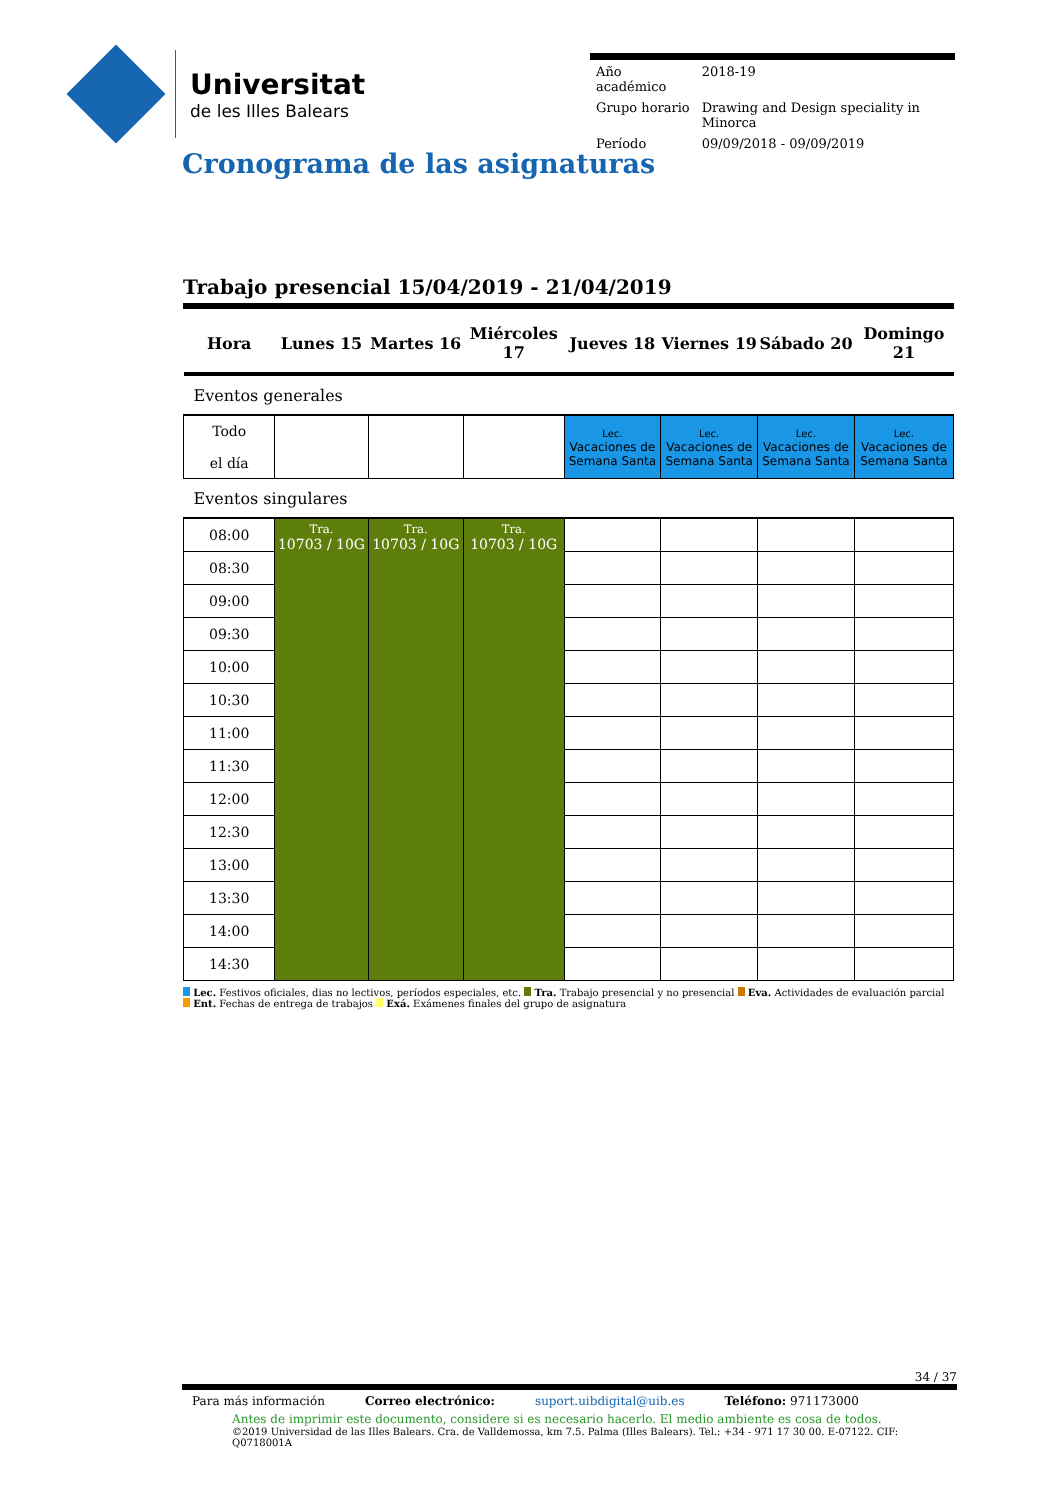Universitat
de les Illes Balears
| Año académico | 2018-19 |
| Grupo horario | Drawing and Design speciality in Minorca |
| Período | 09/09/2018 - 09/09/2019 |
Cronograma de las asignaturas
Trabajo presencial 15/04/2019 - 21/04/2019
| Hora | Lunes 15 | Martes 16 | Miércoles 17 | Jueves 18 | Viernes 19 | Sábado 20 | Domingo 21 |
| --- | --- | --- | --- | --- | --- | --- | --- |
| Eventos generales | | | | | | | |
| Todo el día | | | | Lec. Vacaciones de Semana Santa | Lec. Vacaciones de Semana Santa | Lec. Vacaciones de Semana Santa | Lec. Vacaciones de Semana Santa |
| Eventos singulares | | | | | | | |
| 08:00 | Tra. 10703 / 10G | Tra. 10703 / 10G | Tra. 10703 / 10G | | | | |
| 08:30 | | | | | | | |
| 09:00 | | | | | | | |
| 09:30 | | | | | | | |
| 10:00 | | | | | | | |
| 10:30 | | | | | | | |
| 11:00 | | | | | | | |
| 11:30 | | | | | | | |
| 12:00 | | | | | | | |
| 12:30 | | | | | | | |
| 13:00 | | | | | | | |
| 13:30 | | | | | | | |
| 14:00 | | | | | | | |
| 14:30 | | | | | | | |
Lec. Festivos oficiales, dias no lectivos, períodos especiales, etc. Tra. Trabajo presencial y no presencial Eva. Actividades de evaluación parcial Ent. Fechas de entrega de trabajos Exá. Exámenes finales del grupo de asignatura
34 / 37
Para más información Correo electrónico: suport.uibdigital@uib.es Teléfono: 971173000
Antes de imprimir este documento, considere si es necesario hacerlo. El medio ambiente es cosa de todos.
©2019 Universidad de las Illes Balears. Cra. de Valldemossa, km 7.5. Palma (Illes Balears). Tel.: +34 - 971 17 30 00. E-07122. CIF: Q0718001A